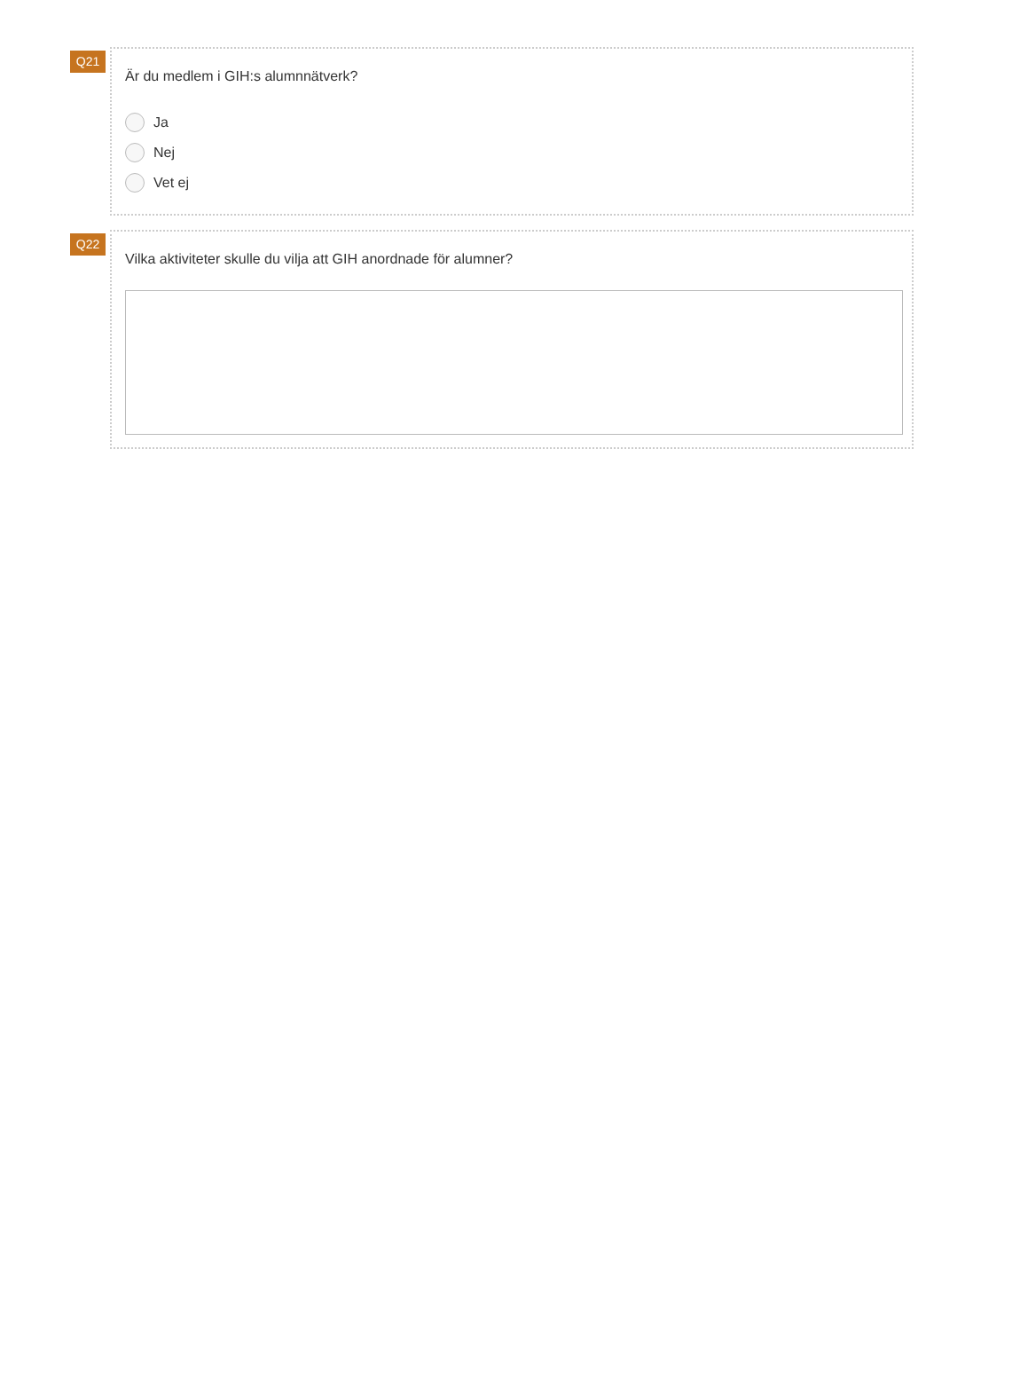Q21
Är du medlem i GIH:s alumnnätverk?
Ja
Nej
Vet ej
Q22
Vilka aktiviteter skulle du vilja att GIH anordnade för alumner?